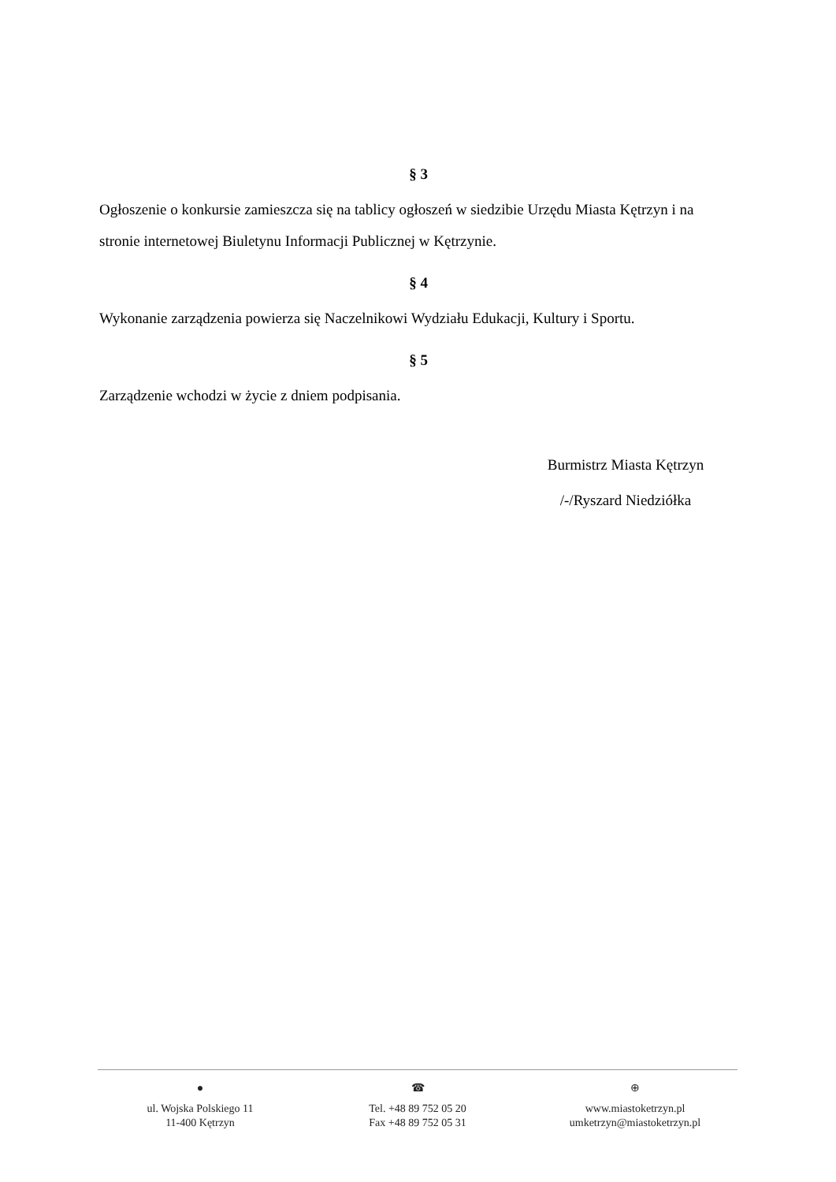§ 3
Ogłoszenie o konkursie zamieszcza się na tablicy ogłoszeń w siedzibie Urzędu Miasta Kętrzyn i na stronie internetowej Biuletynu Informacji Publicznej w Kętrzynie.
§ 4
Wykonanie zarządzenia powierza się Naczelnikowi Wydziału Edukacji, Kultury i Sportu.
§ 5
Zarządzenie wchodzi w życie z dniem podpisania.
Burmistrz Miasta Kętrzyn
/-/Ryszard Niedziółka
●
ul. Wojska Polskiego 11
11-400 Kętrzyn
☎
Tel. +48 89 752 05 20
Fax +48 89 752 05 31
⊕
www.miastoketrzyn.pl
umketrzyn@miastoketrzyn.pl